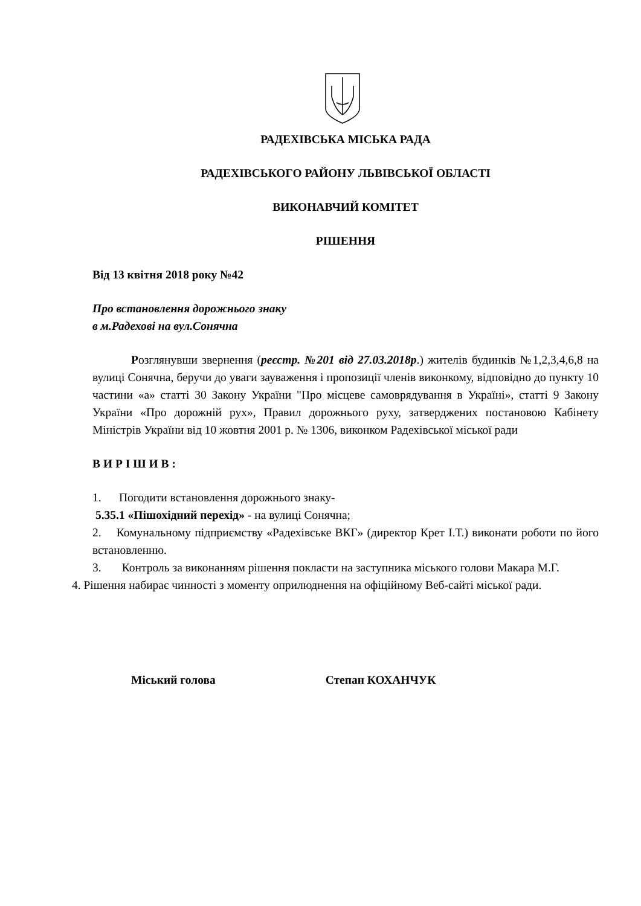РАДЕХІВСЬКА МІСЬКА РАДА
РАДЕХІВСЬКОГО РАЙОНУ ЛЬВІВСЬКОЇ ОБЛАСТІ
ВИКОНАВЧИЙ КОМІТЕТ
РІШЕННЯ
Від 13 квітня 2018 року №42
Про встановлення дорожнього знаку
в м.Радехові на вул.Сонячна
Розглянувши звернення (реєстр. №201 від 27.03.2018р.) жителів будинків №1,2,3,4,6,8 на вулиці Сонячна, беручи до уваги зауваження і пропозиції членів виконкому, відповідно до пункту 10 частини «а» статті 30 Закону України "Про місцеве самоврядування в Україні», статті 9 Закону України «Про дорожній рух», Правил дорожнього руху, затверджених постановою Кабінету Міністрів України від 10 жовтня 2001 р. № 1306, виконком Радехівської міської ради
В И Р І Ш И В :
1. Погодити встановлення дорожнього знаку-
5.35.1 «Пішохідний перехід» - на вулиці Сонячна;
2. Комунальному підприємству «Радехівське ВКГ» (директор Крет І.Т.) виконати роботи по його встановленню.
3. Контроль за виконанням рішення покласти на заступника міського голови Макара М.Г.
4. Рішення набирає чинності з моменту оприлюднення на офіційному Веб-сайті міської ради.
Міський голова Степан КОХАНЧУК